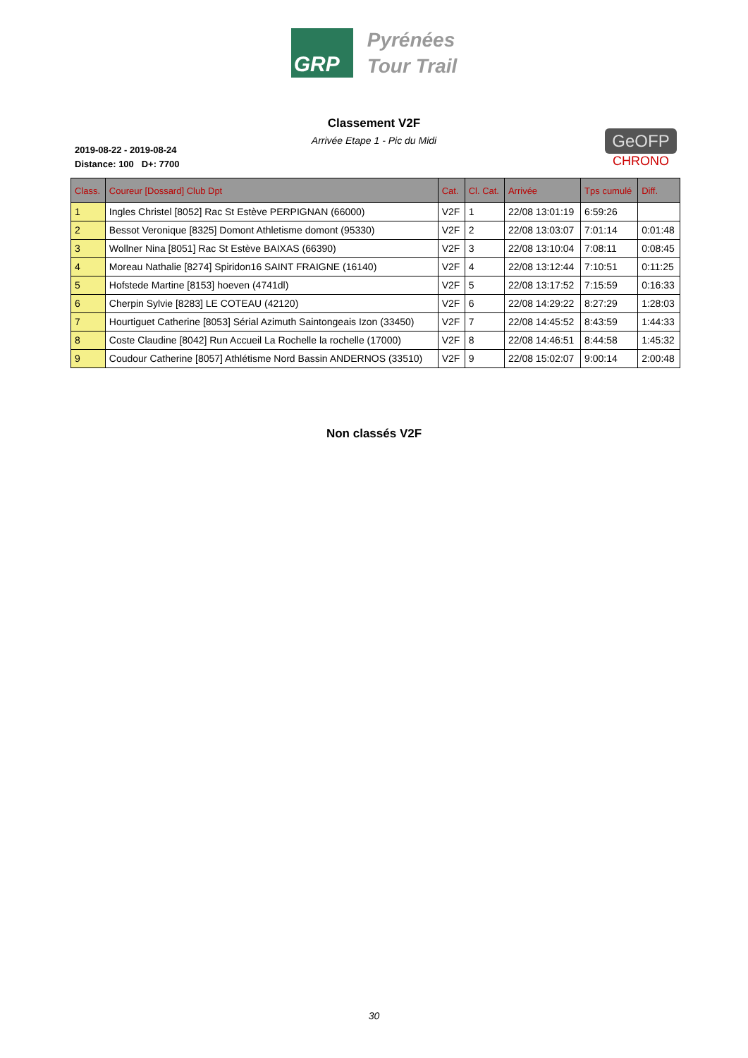GRP
Pyrénées
Tour Trail
Classement V2F
Arrivée Etape 1 - Pic du Midi
2019-08-22 - 2019-08-24
Distance: 100 D+: 7700
GeOFP
CHRONO
| Class. | Coureur [Dossard] Club Dpt | Cat. | Cl. Cat. | Arrivée | Tps cumulé | Diff. |
| --- | --- | --- | --- | --- | --- | --- |
| 1 | Ingles Christel [8052] Rac St Estève PERPIGNAN (66000) | V2F | 1 | 22/08 13:01:19 | 6:59:26 | |
| 2 | Bessot Veronique [8325] Domont Athletisme domont (95330) | V2F | 2 | 22/08 13:03:07 | 7:01:14 | 0:01:48 |
| 3 | Wollner Nina [8051] Rac St Estève BAIXAS (66390) | V2F | 3 | 22/08 13:10:04 | 7:08:11 | 0:08:45 |
| 4 | Moreau Nathalie [8274] Spiridon16 SAINT FRAIGNE (16140) | V2F | 4 | 22/08 13:12:44 | 7:10:51 | 0:11:25 |
| 5 | Hofstede Martine [8153] hoeven (4741dl) | V2F | 5 | 22/08 13:17:52 | 7:15:59 | 0:16:33 |
| 6 | Cherpin Sylvie [8283] LE COTEAU (42120) | V2F | 6 | 22/08 14:29:22 | 8:27:29 | 1:28:03 |
| 7 | Hourtiguet Catherine [8053] Sérial Azimuth Saintongeais Izon (33450) | V2F | 7 | 22/08 14:45:52 | 8:43:59 | 1:44:33 |
| 8 | Coste Claudine [8042] Run Accueil La Rochelle la rochelle (17000) | V2F | 8 | 22/08 14:46:51 | 8:44:58 | 1:45:32 |
| 9 | Coudour Catherine [8057] Athlétisme Nord Bassin ANDERNOS (33510) | V2F | 9 | 22/08 15:02:07 | 9:00:14 | 2:00:48 |
Non classés V2F
30